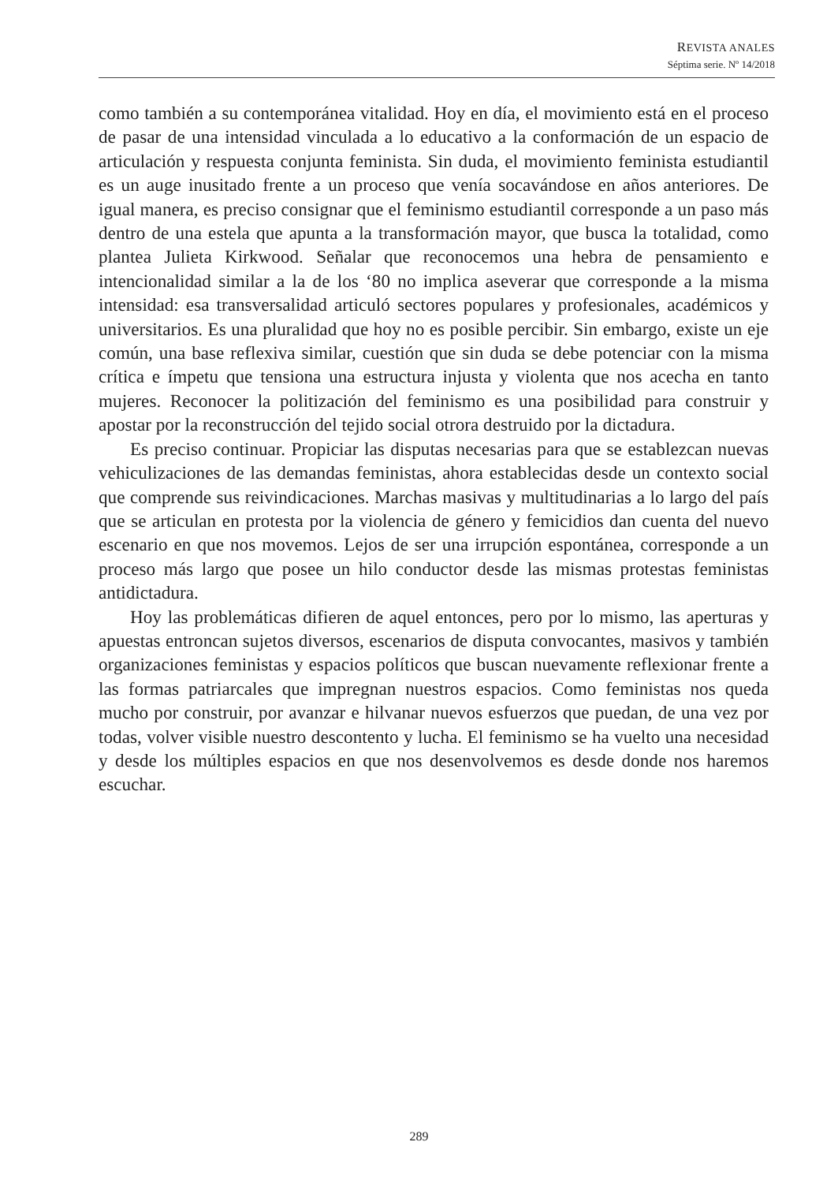REVISTA ANALES
Séptima serie. Nº 14/2018
como también a su contemporánea vitalidad. Hoy en día, el movimiento está en el proceso de pasar de una intensidad vinculada a lo educativo a la conformación de un espacio de articulación y respuesta conjunta feminista. Sin duda, el movimiento feminista estudiantil es un auge inusitado frente a un proceso que venía socavándose en años anteriores. De igual manera, es preciso consignar que el feminismo estudiantil corresponde a un paso más dentro de una estela que apunta a la transformación mayor, que busca la totalidad, como plantea Julieta Kirkwood. Señalar que reconocemos una hebra de pensamiento e intencionalidad similar a la de los ‘80 no implica aseverar que corresponde a la misma intensidad: esa transversalidad articuló sectores populares y profesionales, académicos y universitarios. Es una pluralidad que hoy no es posible percibir. Sin embargo, existe un eje común, una base reflexiva similar, cuestión que sin duda se debe potenciar con la misma crítica e ímpetu que tensiona una estructura injusta y violenta que nos acecha en tanto mujeres. Reconocer la politización del feminismo es una posibilidad para construir y apostar por la reconstrucción del tejido social otrora destruido por la dictadura.
Es preciso continuar. Propiciar las disputas necesarias para que se establezcan nuevas vehiculizaciones de las demandas feministas, ahora establecidas desde un contexto social que comprende sus reivindicaciones. Marchas masivas y multitudinarias a lo largo del país que se articulan en protesta por la violencia de género y femicidios dan cuenta del nuevo escenario en que nos movemos. Lejos de ser una irrupción espontánea, corresponde a un proceso más largo que posee un hilo conductor desde las mismas protestas feministas antidictadura.
Hoy las problemáticas difieren de aquel entonces, pero por lo mismo, las aperturas y apuestas entroncan sujetos diversos, escenarios de disputa convocantes, masivos y también organizaciones feministas y espacios políticos que buscan nuevamente reflexionar frente a las formas patriarcales que impregnan nuestros espacios. Como feministas nos queda mucho por construir, por avanzar e hilvanar nuevos esfuerzos que puedan, de una vez por todas, volver visible nuestro descontento y lucha. El feminismo se ha vuelto una necesidad y desde los múltiples espacios en que nos desenvolvemos es desde donde nos haremos escuchar.
289